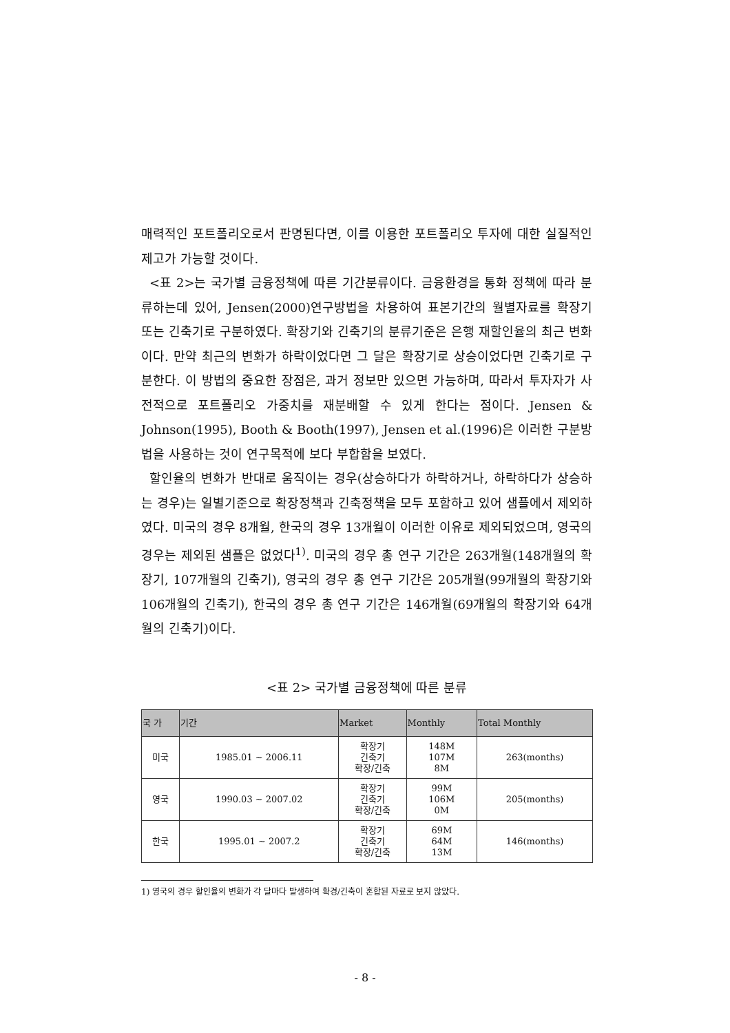매력적인 포트폴리오로서 판명된다면, 이를 이용한 포트폴리오 투자에 대한 실질적인 제고가 가능할 것이다.
<표 2>는 국가별 금융정책에 따른 기간분류이다. 금융환경을 통화 정책에 따라 분류하는데 있어, Jensen(2000)연구방법을 차용하여 표본기간의 월별자료를 확장기 또는 긴축기로 구분하였다. 확장기와 긴축기의 분류기준은 은행 재할인율의 최근 변화이다. 만약 최근의 변화가 하락이었다면 그 달은 확장기로 상승이었다면 긴축기로 구분한다. 이 방법의 중요한 장점은, 과거 정보만 있으면 가능하며, 따라서 투자자가 사전적으로 포트폴리오 가중치를 재분배할 수 있게 한다는 점이다. Jensen & Johnson(1995), Booth & Booth(1997), Jensen et al.(1996)은 이러한 구분방법을 사용하는 것이 연구목적에 보다 부합함을 보였다.
할인율의 변화가 반대로 움직이는 경우(상승하다가 하락하거나, 하락하다가 상승하는 경우)는 일별기준으로 확장정책과 긴축정책을 모두 포함하고 있어 샘플에서 제외하였다. 미국의 경우 8개월, 한국의 경우 13개월이 이러한 이유로 제외되었으며, 영국의 경우는 제외된 샘플은 없었다<sup>1)</sup>. 미국의 경우 총 연구 기간은 263개월(148개월의 확장기, 107개월의 긴축기), 영국의 경우 총 연구 기간은 205개월(99개월의 확장기와 106개월의 긴축기), 한국의 경우 총 연구 기간은 146개월(69개월의 확장기와 64개월의 긴축기)이다.
<표 2> 국가별 금융정책에 따른 분류
| 국 가 | 기간 | Market | Monthly | Total Monthly |
| --- | --- | --- | --- | --- |
| 미국 | 1985.01 ~ 2006.11 | 확장기 긴축기 확장/긴축 | 148M 107M 8M | 263(months) |
| 영국 | 1990.03 ~ 2007.02 | 확장기 긴축기 확장/긴축 | 99M 106M 0M | 205(months) |
| 한국 | 1995.01 ~ 2007.2 | 확장기 긴축기 확장/긴축 | 69M 64M 13M | 146(months) |
1) 영국의 경우 할인율의 변화가 각 달마다 발생하여 확경/긴축이 혼합된 자료로 보지 않았다.
- 8 -